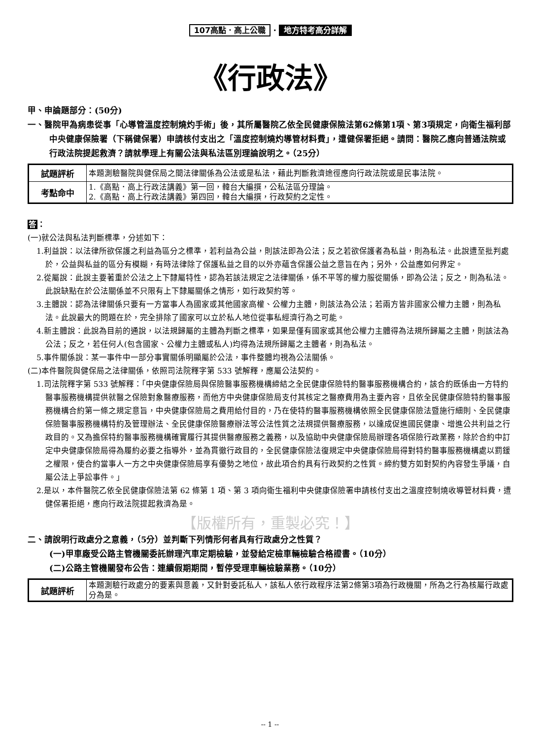107高點．高上公職 · 地方特考高分詳解
《行政法》
甲、申論題部分：(50分)
一、醫院甲為病患從事「心導管溫度控制燒灼手術」後，其所屬醫院乙依全民健康保險法第62條第1項、第3項規定，向衛生福利部中央健康保險署（下稱健保署）申請核付支出之「溫度控制燒灼導管材料費」，遭健保署拒絕。請問：醫院乙應向普通法院或行政法院提起救濟？請就學理上有關公法與私法區別理論說明之。（25分）
| 試題評析 | 本題測驗醫院與健保局之間法律關係為公法或是私法，藉此判斷救濟途徑應向行政法院或是民事法院。 |
| 考點命中 | 1.《高點．高上行政法講義》第一回，韓台大編撰，公私法區分理論。 2.《高點．高上行政法講義》第四回，韓台大編撰，行政契約之定性。 |
答：
(一)就公法與私法判斷標準，分述如下：
1.利益說：以法律所欲保護之利益為區分之標準，若利益為公益，則該法即為公法；反之若欲保護者為私益，則為私法。此說遭至批判處於，公益與私益的區分有模糊，有時法律除了保護私益之目的以外亦蘊含保護公益之意旨在內；另外，公益應如何界定。
2.從屬說：此說主要著重於公法之上下隸屬特性，認為若該法規定之法律關係，係不平等的權力服從關係，即為公法；反之，則為私法。此說缺點在於公法關係並不只限有上下隸屬關係之情形，如行政契約等。
3.主體說：認為法律關係只要有一方當事人為國家或其他國家高權、公權力主體，則該法為公法；若兩方皆非國家公權力主體，則為私法。此說最大的問題在於，完全排除了國家可以立於私人地位從事私經濟行為之可能。
4.新主體說：此說為目前的通說，以法規歸屬的主體為判斷之標準，如果是僅有國家或其他公權力主體得為法規所歸屬之主體，則該法為公法；反之，若任何人(包含國家、公權力主體或私人)均得為法規所歸屬之主體者，則為私法。
5.事件關係說：某一事件中一部分事實關係明顯屬於公法，事件整體均視為公法關係。
(二)本件醫院與健保局之法律關係，依照司法院釋字第 533 號解釋，應屬公法契約。
1.司法院釋字第 533 號解釋：「中央健康保險局與保險醫事服務機構締結之全民健康保險特約醫事服務機構合約，該合約既係由一方特約醫事服務機構提供就醫之保險對象醫療服務，而他方中央健康保險局支付其核定之醫療費用為主要內容，且依全民健康保險特約醫事服務機構合約第一條之規定意旨，中央健康保險局之費用給付目的，乃在使特約醫事服務機構依照全民健康保險法暨施行細則、全民健康保險醫事服務機構特約及管理辦法、全民健康保險醫療辦法等公法性質之法規提供醫療服務，以達成促進國民健康、增進公共利益之行政目的。又為擔保特約醫事服務機構確實履行其提供醫療服務之義務，以及協助中央健康保險局辦理各項保險行政業務，除於合約中訂定中央健康保險局得為履約必要之指導外，並為貫徹行政目的，全民健康保險法復規定中央健康保險局得對特約醫事服務機構處以罰鍰之權限，使合約當事人一方之中央健康保險局享有優勢之地位，故此項合約具有行政契約之性質。締約雙方如對契約內容發生爭議，自屬公法上爭訟事件。」
2.是以，本件醫院乙依全民健康保險法第 62 條第 1 項、第 3 項向衛生福利中央健康保險署申請核付支出之溫度控制燒收導管材料費，遭健保署拒絕，應向行政法院提起救濟為是。
【版權所有，重製必究！】
二、請說明行政處分之意義，（5分）並判斷下列情形何者具有行政處分之性質？
(一)甲車廠受公路主管機關委託辦理汽車定期檢驗，並發給定檢車輛檢驗合格證書。（10分）
(二)公路主管機關發布公告：連續假期期間，暫停受理車輛檢驗業務。（10分）
| 試題評析 | 本題測驗行政處分的要素與意義，又針對委託私人，該私人依行政程序法第2條第3項為行政機關，所為之行為核屬行政處分為是。 |
-- 1 --